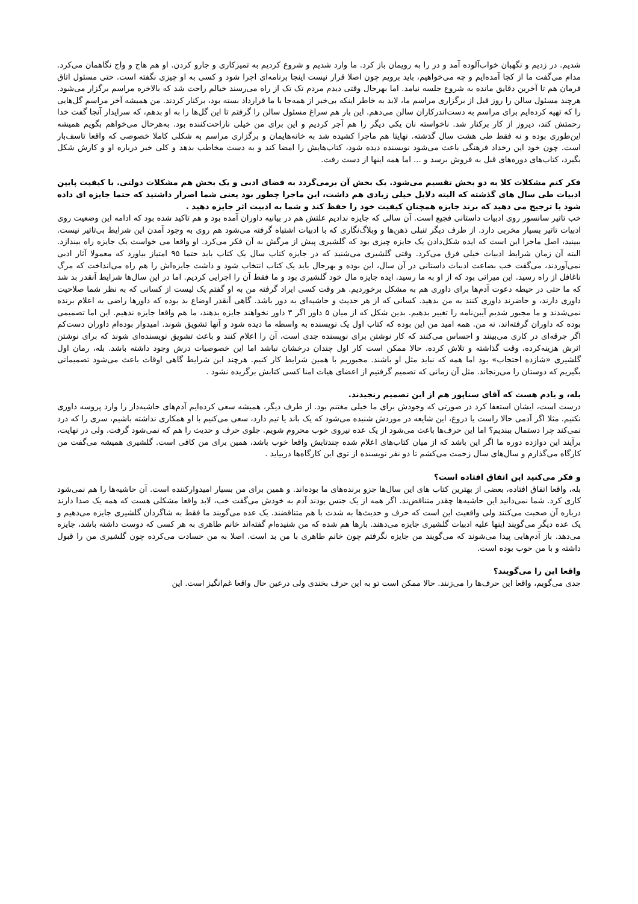شدیم. در زدیم و نگهبان خواب‌آلوده آمد و در را به رویمان باز کرد. ما وارد شدیم و شروع کردیم به تمیزکاری و جارو کردن. او هم هاج و واج نگاهمان می‌کرد. مدام می‌گفت ما از کجا آمده‌ایم و چه می‌خواهیم، باید برویم چون اصلا قرار نیست اینجا برنامه‌ای اجرا شود و کسی به او چیزی نگفته است. حتی مسئول اتاق فرمان هم تا آخرین دقایق مانده به شروع جلسه نیامد. اما بهرحال وقتی دیدم مردم تک تک از راه می‌رسند خیالم راحت شد که بالاخره مراسم برگزار می‌شود. هرچند مسئول سالن را روز قبل از برگزاری مراسم ما، لابد به خاطر اینکه بی‌خبر از همه‌جا با ما قرارداد بسته بود، برکنار کردند. من همیشه آخر مراسم گل‌هایی را که تهیه کرده‌ایم برای مراسم به دست‌اندرکاران سالن می‌دهم. این بار هم سراغ مسئول سالن را گرفتم تا این گل‌ها را به او بدهم، که سرایدار آنجا گفت خدا رحمتش کند، دیروز از کار برکنار شد. ناخواسته نان یکی دیگر را هم آجر کردیم و این برای من خیلی ناراحت‌کننده بود. به‌هرحال می‌خواهم بگویم همیشه این‌طوری بوده و نه فقط طی هشت سال گذشته. نهایتا هم ماجرا کشیده شد به خانه‌هایمان و برگزاری مراسم به شکلی کاملا خصوصی که واقعا تاسف‌بار است. چون خود این رخداد فرهنگی باعث می‌شود نویسنده دیده شود، کتاب‌هایش را امضا کند و به دست مخاطب بدهد و کلی خبر درباره او و کارش شکل بگیرد، کتاب‌های دوره‌های قبل به فروش برسد و ... اما همه اینها از دست رفت.
فکر کنم مشکلات کلا به دو بخش تقسیم می‌شود. یک بخش آن برمی‌گردد به فضای ادبی و یک بخش هم مشکلات دولتی. با کیفیت پایین ادبیات طی سال های گذشته که البته دلایل خیلی زیادی هم داشت، این ماجرا چطور بود یعنی شما اصرار داشتید که حتما جایزه ای داده شود یا ترجیح می دهید که برند جایزه همچنان کیفیت خود را حفظ کند و شما به ادبیت اثر جایزه دهید .
خب تاثیر سانسور روی ادبیات داستانی فجیع است. آن سالی که جایزه ندادیم علتش هم در بیانیه داوران آمده بود و هم تاکید شده بود که ادامه این وضعیت روی ادبیات تاثیر بسیار مخربی دارد. از طرف دیگر تنبلی ذهن‌ها و وبلاگ‌نگاری که با ادبیات اشتباه گرفته می‌شود هم روی به وجود آمدن این شرایط بی‌تاثیر نیست. ببینید، اصل ماجرا این است که ایده شکل‌دادن یک جایزه چیزی بود که گلشیری پیش از مرگش به آن فکر می‌کرد. او واقعا می خواست یک جایزه راه بیندازد. البته آن زمان شرایط ادبیات خیلی فرق می‌کرد. وقتی گلشیری می‌شنید که در جایزه کتاب سال یک کتاب باید حتما ۹۵ امتیاز بیاورد که معمولا آثار ادبی نمی‌آوردند، می‌گفت خب بضاعت ادبیات داستانی در آن سال، این بوده و بهرحال باید یک کتاب انتخاب شود و داشت جایزه‌اش را هم راه می‌انداخت که مرگ ناغافل از راه رسید. این میراثی بود که از او به ما رسید. ایده جایزه مال خود گلشیری بود و ما فقط آن را اجرایی کردیم. اما در این سال‌ها شرایط آنقدر بد شد که ما حتی در حیطه دعوت آدم‌ها برای داوری هم به مشکل برخوردیم. هر وقت کسی ایراد گرفته من به او گفتم یک لیست از کسانی که به نظر شما صلاحیت داوری دارند، و حاضرند داوری کنند به من بدهید. کسانی که از هر حدیث و حاشیه‌ای به دور باشد. گاهی آنقدر اوضاع بد بوده که داورها راضی به اعلام برنده نمی‌شدند و ما مجبور شدیم آیین‌نامه را تغییر بدهیم. بدین شکل که از میان ۵ داور اگر ۳ داور نخواهند جایزه بدهند، ما هم واقعا جایزه ندهیم. این اما تصمیمی بوده که داوران گرفته‌اند، نه من. همه امید من این بوده که کتاب اول یک نویسنده به واسطه ما دیده شود و آنها تشویق شوند. امیدوار بوده‌ام داوران دست‌کم اگر جرقه‌ای در کاری می‌بینند و احساس می‌کنند که کار نوشتن برای نویسنده جدی است، آن را اعلام کنند و باعث تشویق نویسنده‌ای شوند که برای نوشتن اثرش هزینه‌کرده، وقت گذاشته و تلاش کرده. حالا ممکن است کار اول چندان درخشان نباشد اما این خصوصیات درش وجود داشته باشد. بله، رمان اول گلشیری «شازده احتجاب» بود اما همه که نباید مثل او باشند. مجبوریم با همین شرایط کار کنیم. هرچند این شرایط گاهی اوقات باعث می‌شود تصمیماتی بگیریم که دوستان را می‌رنجاند. مثل آن زمانی که تصمیم گرفتیم از اعضای هیات امنا کسی کتابش برگزیده نشود .
بله، و یادم هست که آقای سناپور هم از این تصمیم رنجیدند.
درست است، ایشان استعفا کرد در صورتی که وجودش برای ما خیلی مغتنم بود. از طرف دیگر، همیشه سعی کرده‌ایم آدم‌های حاشیه‌دار را وارد پروسه داوری نکنیم. مثلا اگر آدمی حالا راست یا دروغ، این شایعه در موردش شنیده می‌شود که یک باند یا تیم دارد، سعی می‌کنیم با او همکاری نداشته باشیم، سری را که درد نمی‌کند چرا دستمال ببندیم؟ اما این حرف‌ها باعث می‌شود از یک عده نیروی خوب محروم شویم. جلوی حرف و حدیث را هم که نمی‌شود گرفت. ولی در نهایت، برآیند این دوازده دوره ما اگر این باشد که از میان کتاب‌های اعلام شده چندتایش واقعا خوب باشد، همین برای من کافی است. گلشیری همیشه می‌گفت من کارگاه می‌گذارم و سال‌های سال زحمت می‌کشم تا دو نفر نویسنده از توی این کارگاه‌ها دربیاید .
و فکر می‌کنید این اتفاق افتاده است؟
بله، واقعا اتفاق افتاده، بعضی از بهترین کتاب های این سال‌ها جزو برنده‌های ما بوده‌اند. و همین برای من بسیار امیدوارکننده است. آن حاشیه‌ها را هم نمی‌شود کاری کرد. شما نمی‌دانید این حاشیه‌ها چقدر متناقض‌ند. اگر همه از یک جنس بودند آدم به خودش می‌گفت خب، لابد واقعا مشکلی هست که همه یک صدا دارند درباره آن صحبت می‌کنند ولی واقعیت این است که حرف و حدیث‌ها به شدت با هم متناقضند. یک عده می‌گویند ما فقط به شاگردان گلشیری جایزه می‌دهیم و یک عده دیگر می‌گویند اینها علیه ادبیات گلشیری جایزه می‌دهند. بارها هم شده که من شنیده‌ام گفته‌اند خانم طاهری به هر کسی که دوست داشته باشد، جایزه می‌دهد. باز آدم‌هایی پیدا می‌شوند که می‌گویند من جایزه نگرفتم چون خانم طاهری با من بد است. اصلا به من حسادت می‌کرده چون گلشیری من را قبول داشته و با من خوب بوده است.
واقعا این را می‌گویند؟
جدی می‌گویم، واقعا این حرف‌ها را می‌زنند. حالا ممکن است تو به این حرف بخندی ولی درعین حال واقعا غم‌انگیز است. این